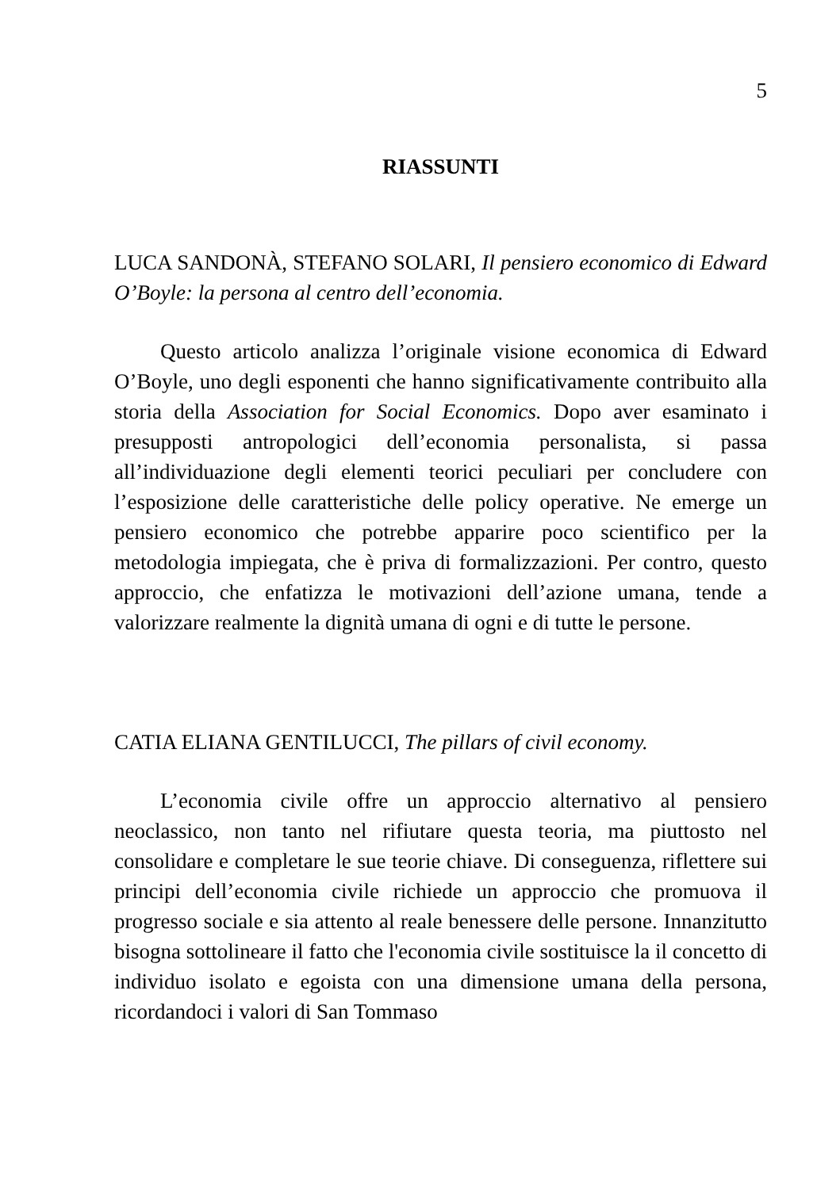5
RIASSUNTI
LUCA SANDONÀ, STEFANO SOLARI, Il pensiero economico di Edward O’Boyle: la persona al centro dell’economia.
Questo articolo analizza l’originale visione economica di Edward O’Boyle, uno degli esponenti che hanno significativamente contribuito alla storia della Association for Social Economics. Dopo aver esaminato i presupposti antropologici dell’economia personalista, si passa all’individuazione degli elementi teorici peculiari per concludere con l’esposizione delle caratteristiche delle policy operative. Ne emerge un pensiero economico che potrebbe apparire poco scientifico per la metodologia impiegata, che è priva di formalizzazioni. Per contro, questo approccio, che enfatizza le motivazioni dell’azione umana, tende a valorizzare realmente la dignità umana di ogni e di tutte le persone.
CATIA ELIANA GENTILUCCI, The pillars of civil economy.
L’economia civile offre un approccio alternativo al pensiero neoclassico, non tanto nel rifiutare questa teoria, ma piuttosto nel consolidare e completare le sue teorie chiave. Di conseguenza, riflettere sui principi dell’economia civile richiede un approccio che promuova il progresso sociale e sia attento al reale benessere delle persone. Innanzitutto bisogna sottolineare il fatto che l'economia civile sostituisce la il concetto di individuo isolato e egoista con una dimensione umana della persona, ricordandoci i valori di San Tommaso